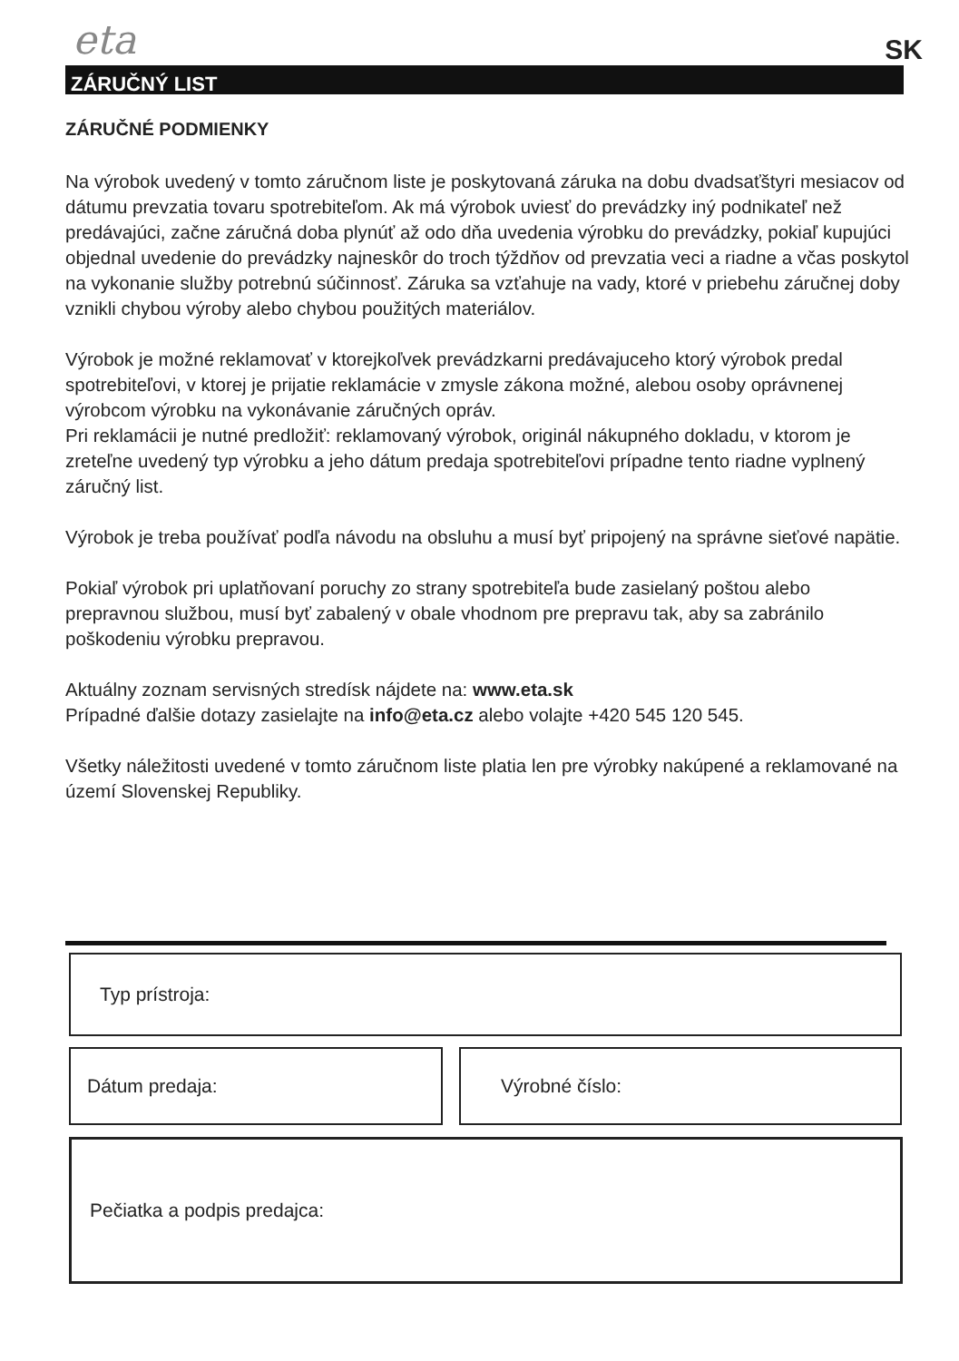eta SK
ZÁRUČNÝ LIST
ZÁRUČNÉ PODMIENKY
Na výrobok uvedený v tomto záručnom liste je poskytovaná záruka na dobu dvadsaťštyri mesiacov od dátumu prevzatia tovaru spotrebiteľom. Ak má výrobok uviesť do prevádzky iný podnikateľ než predávajúci, začne záručná doba plynúť až odo dňa uvedenia výrobku do prevádzky, pokiaľ kupujúci objednal uvedenie do prevádzky najneskôr do troch týždňov od prevzatia veci a riadne a včas poskytol na vykonanie služby potrebnú súčinnosť. Záruka sa vzťahuje na vady, ktoré v priebehu záručnej doby vznikli chybou výroby alebo chybou použitých materiálov.
Výrobok je možné reklamovať v ktorejkoľvek prevádzkarni predávajuceho ktorý výrobok predal spotrebiteľovi, v ktorej je prijatie reklamácie v zmysle zákona možné, alebou osoby oprávnenej výrobcom výrobku na vykonávanie záručných opráv.
Pri reklamácii je nutné predložiť: reklamovaný výrobok, originál nákupného dokladu, v ktorom je zreteľne uvedený typ výrobku a jeho dátum predaja spotrebiteľovi prípadne tento riadne vyplnený záručný list.
Výrobok je treba používať podľa návodu na obsluhu a musí byť pripojený na správne sieťové napätie.
Pokiaľ výrobok pri uplatňovaní poruchy zo strany spotrebiteľa bude zasielaný poštou alebo prepravnou službou, musí byť zabalený v obale vhodnom pre prepravu tak, aby sa zabránilo poškodeniu výrobku prepravou.
Aktuálny zoznam servisných stredísk nájdete na: www.eta.sk
Prípadné ďalšie dotazy zasielajte na info@eta.cz alebo volajte +420 545 120 545.
Všetky náležitosti uvedené v tomto záručnom liste platia len pre výrobky nakúpené a reklamované na území Slovenskej Republiky.
Typ prístroja:
Dátum predaja: Výrobné číslo:
Pečiatka a podpis predajca: